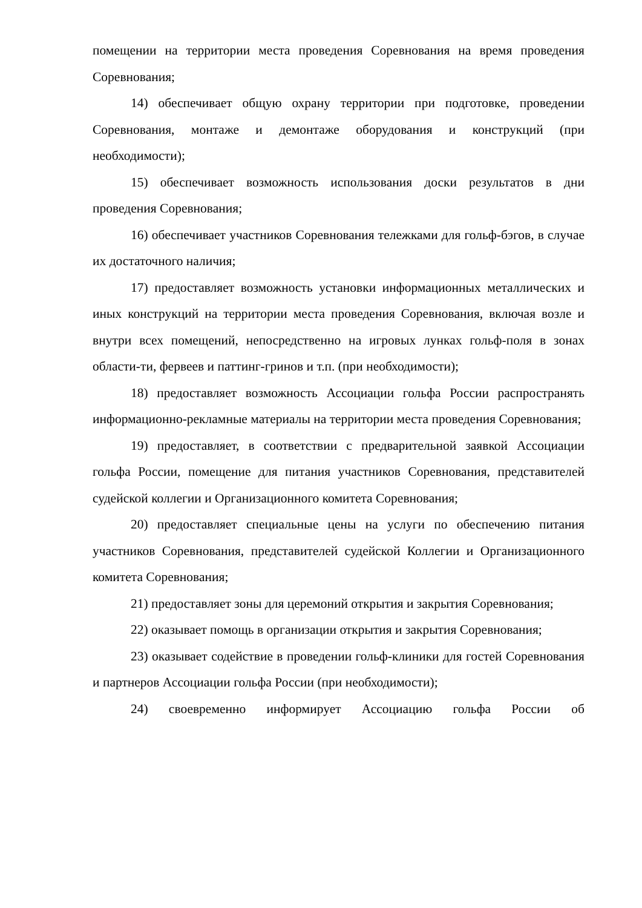помещении на территории места проведения Соревнования на время проведения Соревнования;
14) обеспечивает общую охрану территории при подготовке, проведении Соревнования, монтаже и демонтаже оборудования и конструкций (при необходимости);
15) обеспечивает возможность использования доски результатов в дни проведения Соревнования;
16) обеспечивает участников Соревнования тележками для гольф-бэгов, в случае их достаточного наличия;
17) предоставляет возможность установки информационных металлических и иных конструкций на территории места проведения Соревнования, включая возле и внутри всех помещений, непосредственно на игровых лунках гольф-поля в зонах области-ти, фервеев и паттинг-гринов и т.п. (при необходимости);
18) предоставляет возможность Ассоциации гольфа России распространять информационно-рекламные материалы на территории места проведения Соревнования;
19) предоставляет, в соответствии с предварительной заявкой Ассоциации гольфа России, помещение для питания участников Соревнования, представителей судейской коллегии и Организационного комитета Соревнования;
20) предоставляет специальные цены на услуги по обеспечению питания участников Соревнования, представителей судейской Коллегии и Организационного комитета Соревнования;
21) предоставляет зоны для церемоний открытия и закрытия Соревнования;
22) оказывает помощь в организации открытия и закрытия Соревнования;
23) оказывает содействие в проведении гольф-клиники для гостей Соревнования и партнеров Ассоциации гольфа России (при необходимости);
24) своевременно информирует Ассоциацию гольфа России об